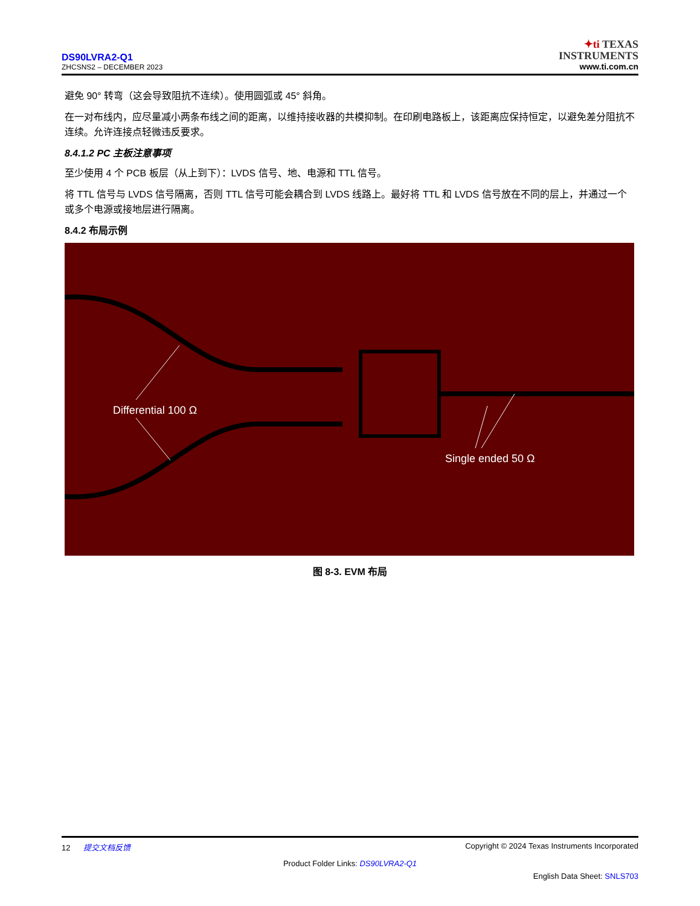DS90LVRA2-Q1
ZHCSNS2 – DECEMBER 2023
✦ti TEXAS
INSTRUMENTS
www.ti.com.cn
避免 90° 转弯（这会导致阻抗不连续）。使用圆弧或 45° 斜角。
在一对布线内，应尽量减小两条布线之间的距离，以维持接收器的共模抑制。在印刷电路板上，该距离应保持恒定，以避免差分阻抗不连续。允许连接点轻微违反要求。
8.4.1.2 PC 主板注意事项
至少使用 4 个 PCB 板层（从上到下）：LVDS 信号、地、电源和 TTL 信号。
将 TTL 信号与 LVDS 信号隔离，否则 TTL 信号可能会耦合到 LVDS 线路上。最好将 TTL 和 LVDS 信号放在不同的层上，并通过一个或多个电源或接地层进行隔离。
8.4.2 布局示例
Differential 100 Ω
Single ended 50 Ω
图 8-3. EVM 布局
12 提交文档反馈 Copyright © 2024 Texas Instruments Incorporated
Product Folder Links: DS90LVRA2-Q1
English Data Sheet: SNLS703